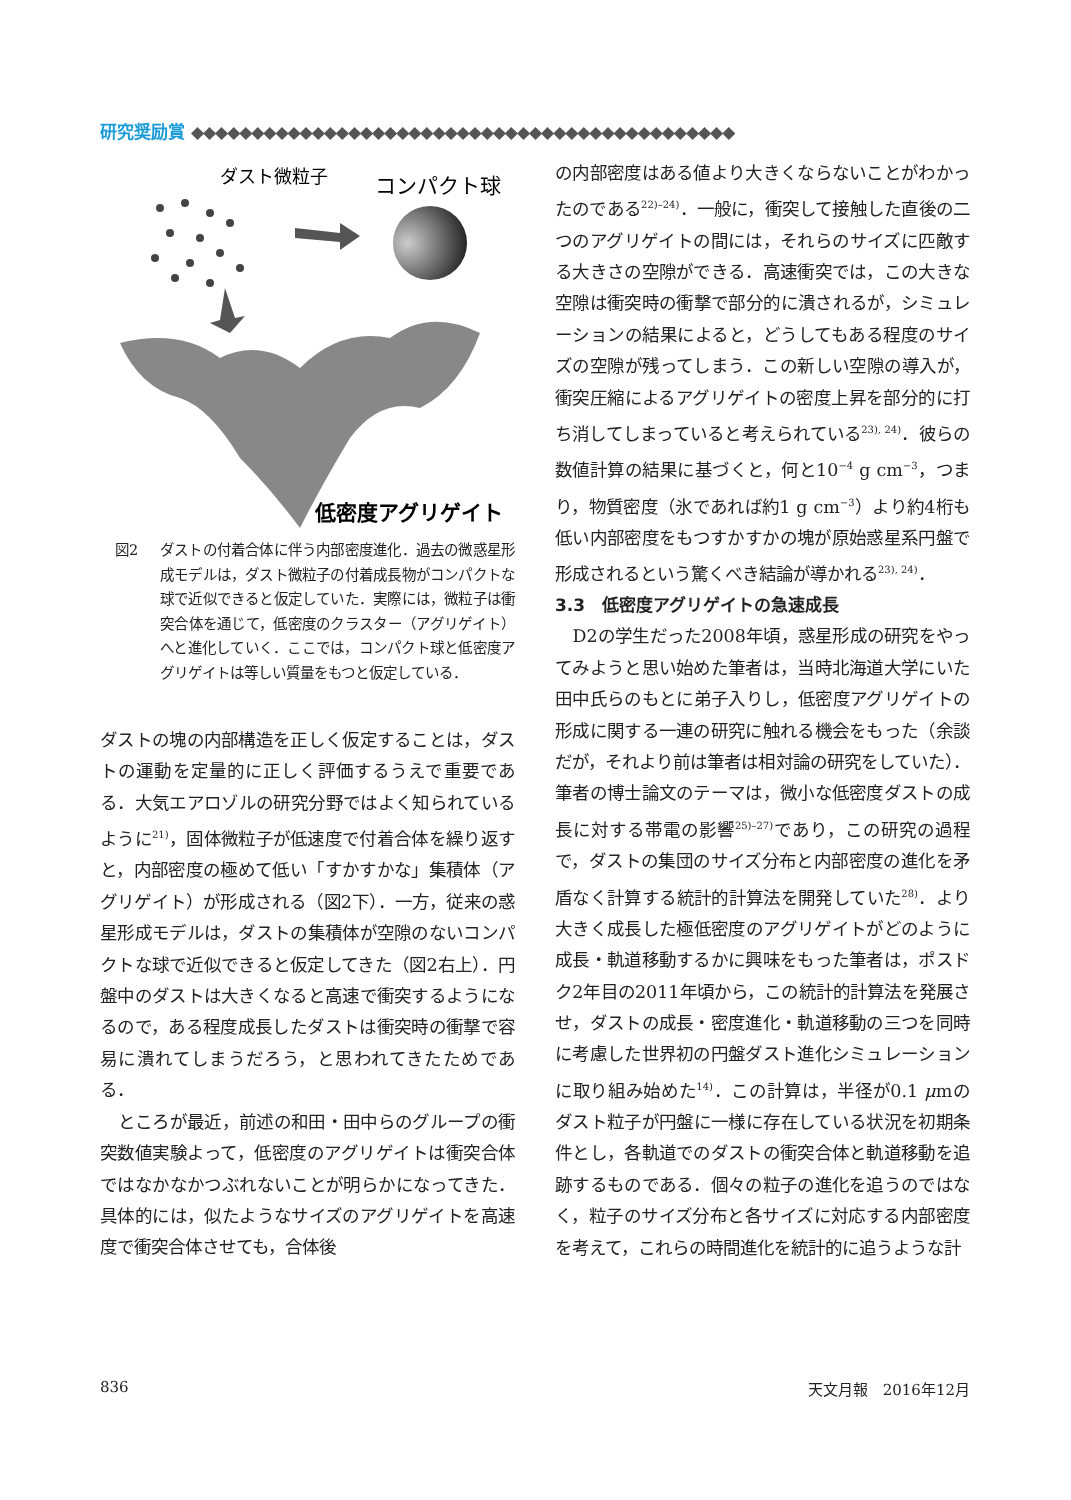研究奨励賞 ◆◆◆◆◆◆◆◆◆◆◆◆◆◆◆◆◆◆◆◆◆◆◆◆◆◆◆◆◆◆◆◆◆◆◆◆◆◆◆◆◆◆◆◆◆
ダスト微粒子
コンパクト球
低密度アグリゲイト
図2 ダストの付着合体に伴う内部密度進化．過去の微惑星形成モデルは，ダスト微粒子の付着成長物がコンパクトな球で近似できると仮定していた．実際には，微粒子は衝突合体を通じて，低密度のクラスター（アグリゲイト）へと進化していく．ここでは，コンパクト球と低密度アグリゲイトは等しい質量をもつと仮定している．
ダストの塊の内部構造を正しく仮定することは，ダストの運動を定量的に正しく評価するうえで重要である．大気エアロゾルの研究分野ではよく知られているように<sup>21)</sup>，固体微粒子が低速度で付着合体を繰り返すと，内部密度の極めて低い「すかすかな」集積体（アグリゲイト）が形成される（図2下）．一方，従来の惑星形成モデルは，ダストの集積体が空隙のないコンパクトな球で近似できると仮定してきた（図2右上）．円盤中のダストは大きくなると高速で衝突するようになるので，ある程度成長したダストは衝突時の衝撃で容易に潰れてしまうだろう，と思われてきたためである．
ところが最近，前述の和田・田中らのグループの衝突数値実験よって，低密度のアグリゲイトは衝突合体ではなかなかつぶれないことが明らかになってきた．具体的には，似たようなサイズのアグリゲイトを高速度で衝突合体させても，合体後
の内部密度はある値より大きくならないことがわかったのである<sup>22)–24)</sup>．一般に，衝突して接触した直後の二つのアグリゲイトの間には，それらのサイズに匹敵する大きさの空隙ができる．高速衝突では，この大きな空隙は衝突時の衝撃で部分的に潰されるが，シミュレーションの結果によると，どうしてもある程度のサイズの空隙が残ってしまう．この新しい空隙の導入が，衝突圧縮によるアグリゲイトの密度上昇を部分的に打ち消してしまっていると考えられている<sup>23), 24)</sup>．彼らの数値計算の結果に基づくと，何と10<sup>−4</sup> g cm<sup>−3</sup>，つまり，物質密度（氷であれば約1 g cm<sup>−3</sup>）より約4桁も低い内部密度をもつすかすかの塊が原始惑星系円盤で形成されるという驚くべき結論が導かれる<sup>23), 24)</sup>．
3.3　低密度アグリゲイトの急速成長
D2の学生だった2008年頃，惑星形成の研究をやってみようと思い始めた筆者は，当時北海道大学にいた田中氏らのもとに弟子入りし，低密度アグリゲイトの形成に関する一連の研究に触れる機会をもった（余談だが，それより前は筆者は相対論の研究をしていた）．筆者の博士論文のテーマは，微小な低密度ダストの成長に対する帯電の影響<sup>25)–27)</sup>であり，この研究の過程で，ダストの集団のサイズ分布と内部密度の進化を矛盾なく計算する統計的計算法を開発していた<sup>28)</sup>．より大きく成長した極低密度のアグリゲイトがどのように成長・軌道移動するかに興味をもった筆者は，ポスドク2年目の2011年頃から，この統計的計算法を発展させ，ダストの成長・密度進化・軌道移動の三つを同時に考慮した世界初の円盤ダスト進化シミュレーションに取り組み始めた<sup>14)</sup>．この計算は，半径が0.1 μmのダスト粒子が円盤に一様に存在している状況を初期条件とし，各軌道でのダストの衝突合体と軌道移動を追跡するものである．個々の粒子の進化を追うのではなく，粒子のサイズ分布と各サイズに対応する内部密度を考えて，これらの時間進化を統計的に追うような計
836 天文月報　2016年12月